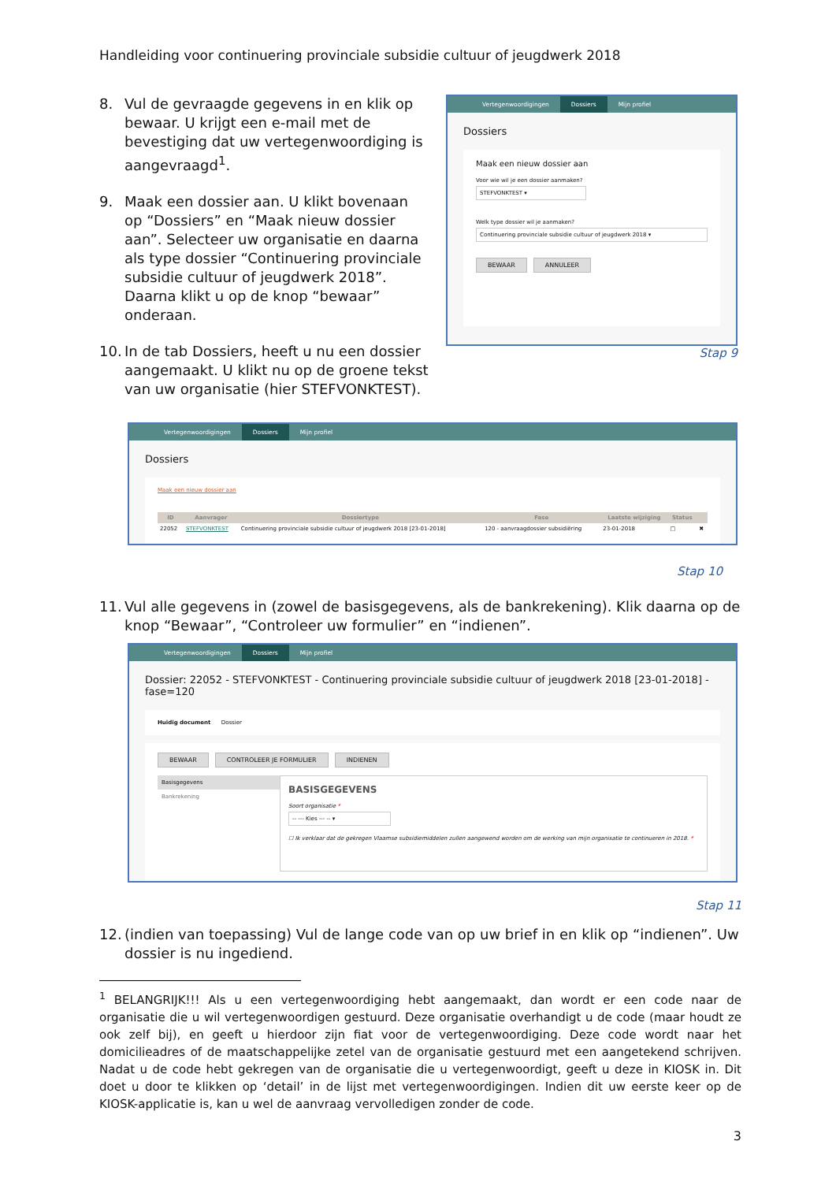Handleiding voor continuering provinciale subsidie cultuur of jeugdwerk 2018
8. Vul de gevraagde gegevens in en klik op bewaar. U krijgt een e-mail met de bevestiging dat uw vertegenwoordiging is aangevraagd<sup>1</sup>.
9. Maak een dossier aan. U klikt bovenaan op “Dossiers” en “Maak nieuw dossier aan”. Selecteer uw organisatie en daarna als type dossier “Continuering provinciale subsidie cultuur of jeugdwerk 2018”. Daarna klikt u op de knop “bewaar” onderaan.
10. In de tab Dossiers, heeft u nu een dossier aangemaakt. U klikt nu op de groene tekst van uw organisatie (hier STEFVONKTEST).
Vertegenwoordigingen Dossiers Mijn profiel
Dossiers
Maak een nieuw dossier aan
Voor wie wil je een dossier aanmaken?
STEFVONKTEST ▾
Welk type dossier wil je aanmaken?
Continuering provinciale subsidie cultuur of jeugdwerk 2018 ▾
BEWAAR ANNULEER
Stap 9
Vertegenwoordigingen Dossiers Mijn profiel
Dossiers
Maak een nieuw dossier aan
| ID | Aanvrager | Dossiertype | Fase | Laatste wijziging | Status | |
| --- | --- | --- | --- | --- | --- | --- |
| 22052 | STEFVONKTEST | Continuering provinciale subsidie cultuur of jeugdwerk 2018 [23-01-2018] | 120 - aanvraagdossier subsidiëring | 23-01-2018 | □ | ✖ |
Stap 10
11. Vul alle gegevens in (zowel de basisgegevens, als de bankrekening). Klik daarna op de knop “Bewaar”, “Controleer uw formulier” en “indienen”.
Vertegenwoordigingen Dossiers Mijn profiel
Dossier: 22052 - STEFVONKTEST - Continuering provinciale subsidie cultuur of jeugdwerk 2018 [23-01-2018] - fase=120
Huidig document Dossier
BEWAAR CONTROLEER JE FORMULIER INDIENEN
Basisgegevens
Bankrekening
BASISGEGEVENS
Soort organisatie *
-- --- Kies --- -- ▾
☐ Ik verklaar dat de gekregen Vlaamse subsidiemiddelen zullen aangewend worden om de werking van mijn organisatie te continueren in 2018. *
Stap 11
12. (indien van toepassing) Vul de lange code van op uw brief in en klik op “indienen”. Uw dossier is nu ingediend.
<sup>1</sup> BELANGRIJK!!! Als u een vertegenwoordiging hebt aangemaakt, dan wordt er een code naar de organisatie die u wil vertegenwoordigen gestuurd. Deze organisatie overhandigt u de code (maar houdt ze ook zelf bij), en geeft u hierdoor zijn fiat voor de vertegenwoordiging. Deze code wordt naar het domicilieadres of de maatschappelijke zetel van de organisatie gestuurd met een aangetekend schrijven. Nadat u de code hebt gekregen van de organisatie die u vertegenwoordigt, geeft u deze in KIOSK in. Dit doet u door te klikken op ‘detail’ in de lijst met vertegenwoordigingen. Indien dit uw eerste keer op de KIOSK-applicatie is, kan u wel de aanvraag vervolledigen zonder de code.
3